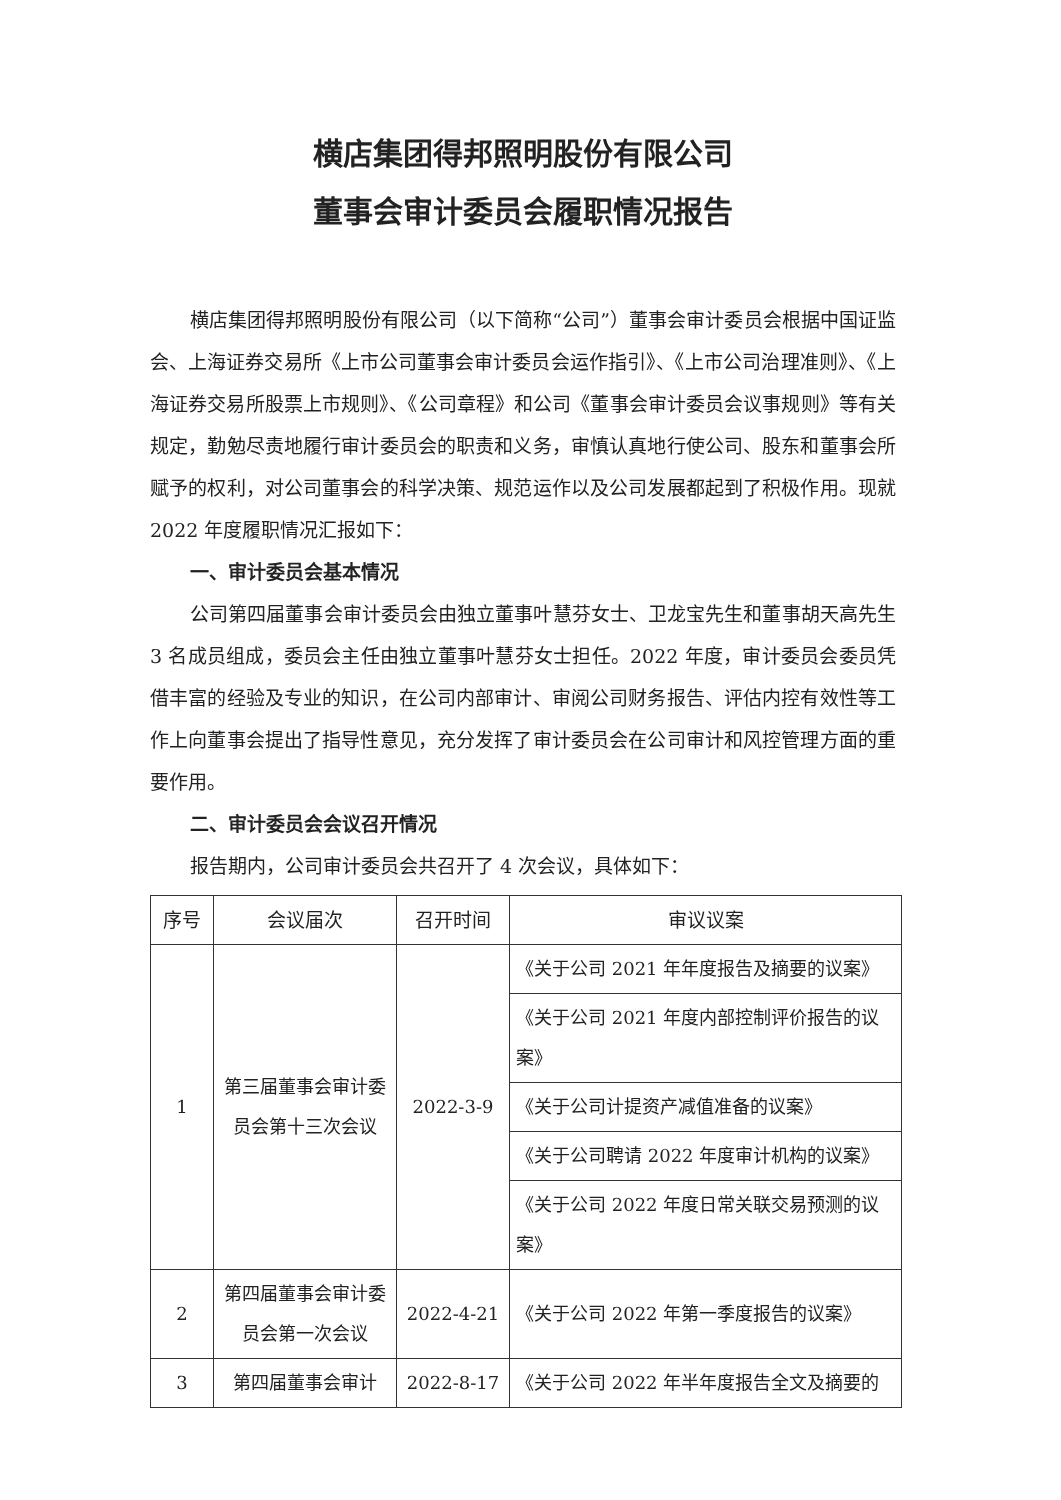横店集团得邦照明股份有限公司
董事会审计委员会履职情况报告
横店集团得邦照明股份有限公司（以下简称“公司”）董事会审计委员会根据中国证监会、上海证券交易所《上市公司董事会审计委员会运作指引》、《上市公司治理准则》、《上海证券交易所股票上市规则》、《公司章程》和公司《董事会审计委员会议事规则》等有关规定，勤勉尽责地履行审计委员会的职责和义务，审慎认真地行使公司、股东和董事会所赋予的权利，对公司董事会的科学决策、规范运作以及公司发展都起到了积极作用。现就 2022 年度履职情况汇报如下：
一、审计委员会基本情况
公司第四届董事会审计委员会由独立董事叶慧芬女士、卫龙宝先生和董事胡天高先生 3 名成员组成，委员会主任由独立董事叶慧芬女士担任。2022 年度，审计委员会委员凭借丰富的经验及专业的知识，在公司内部审计、审阅公司财务报告、评估内控有效性等工作上向董事会提出了指导性意见，充分发挥了审计委员会在公司审计和风控管理方面的重要作用。
二、审计委员会会议召开情况
报告期内，公司审计委员会共召开了 4 次会议，具体如下：
| 序号 | 会议届次 | 召开时间 | 审议议案 |
| --- | --- | --- | --- |
| 1 | 第三届董事会审计委员会第十三次会议 | 2022-3-9 | 《关于公司 2021 年年度报告及摘要的议案》 |
| | | | 《关于公司 2021 年度内部控制评价报告的议案》 |
| | | | 《关于公司计提资产减值准备的议案》 |
| | | | 《关于公司聘请 2022 年度审计机构的议案》 |
| | | | 《关于公司 2022 年度日常关联交易预测的议案》 |
| 2 | 第四届董事会审计委员会第一次会议 | 2022-4-21 | 《关于公司 2022 年第一季度报告的议案》 |
| 3 | 第四届董事会审计 | 2022-8-17 | 《关于公司 2022 年半年度报告全文及摘要的 |